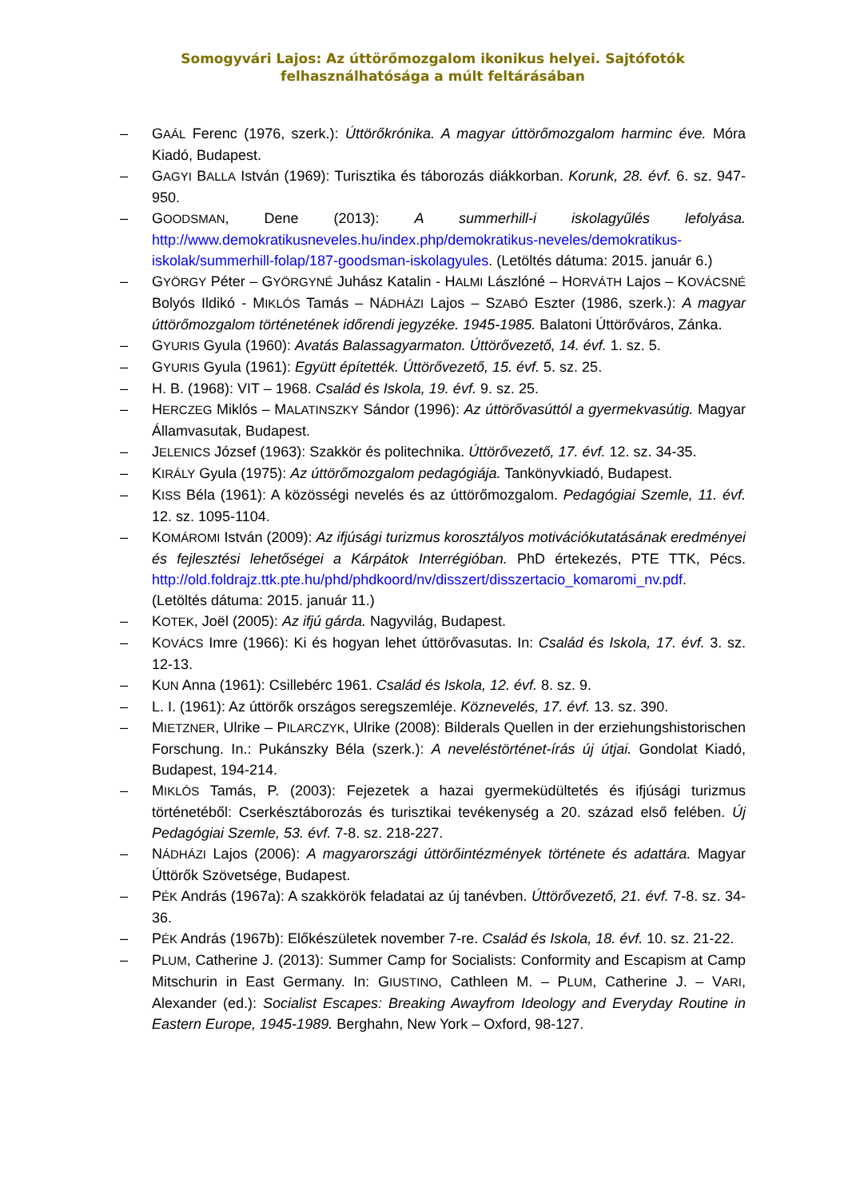Somogyvári Lajos: Az úttörőmozgalom ikonikus helyei. Sajtófotók felhasználhatósága a múlt feltárásában
– GAÁL Ferenc (1976, szerk.): Úttörőkrónika. A magyar úttörőmozgalom harminc éve. Móra Kiadó, Budapest.
– GAGYI BALLA István (1969): Turisztika és táborozás diákkorban. Korunk, 28. évf. 6. sz. 947-950.
– GOODSMAN, Dene (2013): A summerhill-i iskolagyűlés lefolyása. http://www.demokratikusneveles.hu/index.php/demokratikus-neveles/demokratikus-iskolak/summerhill-folap/187-goodsman-iskolagyules. (Letöltés dátuma: 2015. január 6.)
– GYÖRGY Péter – GYÖRGYNÉ Juhász Katalin - HALMI Lászlóné – HORVÁTH Lajos – KOVÁCSNÉ Bolyós Ildikó - MIKLÓS Tamás – NÁDHÁZI Lajos – SZABÓ Eszter (1986, szerk.): A magyar úttörőmozgalom történetének időrendi jegyzéke. 1945-1985. Balatoni Úttörőváros, Zánka.
– GYURIS Gyula (1960): Avatás Balassagyarmaton. Úttörővezető, 14. évf. 1. sz. 5.
– GYURIS Gyula (1961): Együtt építették. Úttörővezető, 15. évf. 5. sz. 25.
– H. B. (1968): VIT – 1968. Család és Iskola, 19. évf. 9. sz. 25.
– HERCZEG Miklós – MALATINSZKY Sándor (1996): Az úttörővasúttól a gyermekvasútig. Magyar Államvasutak, Budapest.
– JELENICS József (1963): Szakkör és politechnika. Úttörővezető, 17. évf. 12. sz. 34-35.
– KIRÁLY Gyula (1975): Az úttörőmozgalom pedagógiája. Tankönyvkiadó, Budapest.
– KISS Béla (1961): A közösségi nevelés és az úttörőmozgalom. Pedagógiai Szemle, 11. évf. 12. sz. 1095-1104.
– KOMÁROMI István (2009): Az ifjúsági turizmus korosztályos motivációkutatásának eredményei és fejlesztési lehetőségei a Kárpátok Interrégióban. PhD értekezés, PTE TTK, Pécs. http://old.foldrajz.ttk.pte.hu/phd/phdkoord/nv/disszert/disszertacio_komaromi_nv.pdf. (Letöltés dátuma: 2015. január 11.)
– KOTEK, Joël (2005): Az ifjú gárda. Nagyvilág, Budapest.
– KOVÁCS Imre (1966): Ki és hogyan lehet úttörővasutas. In: Család és Iskola, 17. évf. 3. sz. 12-13.
– KUN Anna (1961): Csillebérc 1961. Család és Iskola, 12. évf. 8. sz. 9.
– L. I. (1961): Az úttörők országos seregszemléje. Köznevelés, 17. évf. 13. sz. 390.
– MIETZNER, Ulrike – PILARCZYK, Ulrike (2008): Bilderals Quellen in der erziehungshistorischen Forschung. In.: Pukánszky Béla (szerk.): A neveléstörténet-írás új útjai. Gondolat Kiadó, Budapest, 194-214.
– MIKLÓS Tamás, P. (2003): Fejezetek a hazai gyermeküdültetés és ifjúsági turizmus történetéből: Cserkésztáborozás és turisztikai tevékenység a 20. század első felében. Új Pedagógiai Szemle, 53. évf. 7-8. sz. 218-227.
– NÁDHÁZI Lajos (2006): A magyarországi úttörőintézmények története és adattára. Magyar Úttörők Szövetsége, Budapest.
– PÉK András (1967a): A szakkörök feladatai az új tanévben. Úttörővezető, 21. évf. 7-8. sz. 34-36.
– PÉK András (1967b): Előkészületek november 7-re. Család és Iskola, 18. évf. 10. sz. 21-22.
– PLUM, Catherine J. (2013): Summer Camp for Socialists: Conformity and Escapism at Camp Mitschurin in East Germany. In: GIUSTINO, Cathleen M. – PLUM, Catherine J. – VARI, Alexander (ed.): Socialist Escapes: Breaking Awayfrom Ideology and Everyday Routine in Eastern Europe, 1945-1989. Berghahn, New York – Oxford, 98-127.